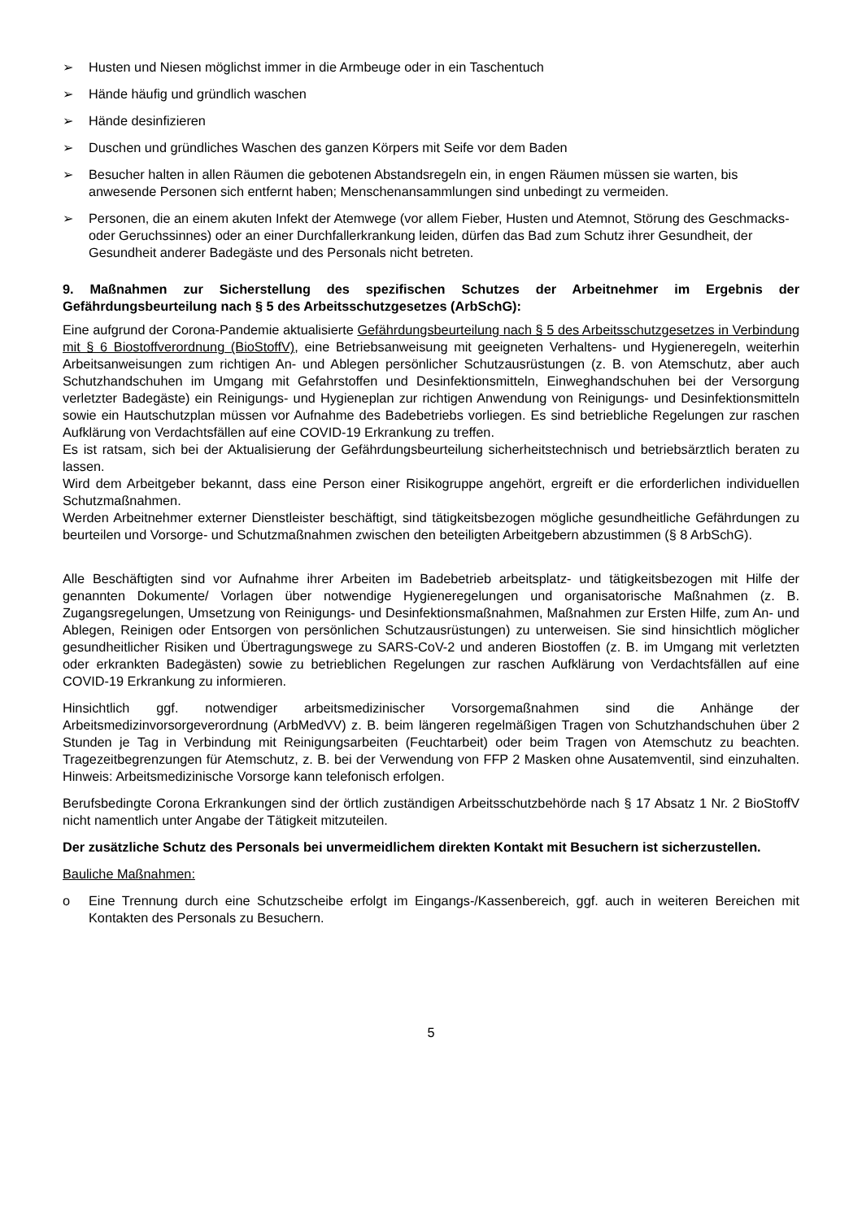➢ Husten und Niesen möglichst immer in die Armbeuge oder in ein Taschentuch
➢ Hände häufig und gründlich waschen
➢ Hände desinfizieren
➢ Duschen und gründliches Waschen des ganzen Körpers mit Seife vor dem Baden
➢ Besucher halten in allen Räumen die gebotenen Abstandsregeln ein, in engen Räumen müssen sie warten, bis anwesende Personen sich entfernt haben; Menschenansammlungen sind unbedingt zu vermeiden.
➢ Personen, die an einem akuten Infekt der Atemwege (vor allem Fieber, Husten und Atemnot, Störung des Geschmacks- oder Geruchssinnes) oder an einer Durchfallerkrankung leiden, dürfen das Bad zum Schutz ihrer Gesundheit, der Gesundheit anderer Badegäste und des Personals nicht betreten.
9. Maßnahmen zur Sicherstellung des spezifischen Schutzes der Arbeitnehmer im Ergebnis der Gefährdungsbeurteilung nach § 5 des Arbeitsschutzgesetzes (ArbSchG):
Eine aufgrund der Corona-Pandemie aktualisierte Gefährdungsbeurteilung nach § 5 des Arbeitsschutzgesetzes in Verbindung mit § 6 Biostoffverordnung (BioStoffV), eine Betriebsanweisung mit geeigneten Verhaltens- und Hygieneregeln, weiterhin Arbeitsanweisungen zum richtigen An- und Ablegen persönlicher Schutzausrüstungen (z. B. von Atemschutz, aber auch Schutzhandschuhen im Umgang mit Gefahrstoffen und Desinfektionsmitteln, Einweghandschuhen bei der Versorgung verletzter Badegäste) ein Reinigungs- und Hygieneplan zur richtigen Anwendung von Reinigungs- und Desinfektionsmitteln sowie ein Hautschutzplan müssen vor Aufnahme des Badebetriebs vorliegen. Es sind betriebliche Regelungen zur raschen Aufklärung von Verdachtsfällen auf eine COVID-19 Erkrankung zu treffen.
Es ist ratsam, sich bei der Aktualisierung der Gefährdungsbeurteilung sicherheitstechnisch und betriebsärztlich beraten zu lassen.
Wird dem Arbeitgeber bekannt, dass eine Person einer Risikogruppe angehört, ergreift er die erforderlichen individuellen Schutzmaßnahmen.
Werden Arbeitnehmer externer Dienstleister beschäftigt, sind tätigkeitsbezogen mögliche gesundheitliche Gefährdungen zu beurteilen und Vorsorge- und Schutzmaßnahmen zwischen den beteiligten Arbeitgebern abzustimmen (§ 8 ArbSchG).
Alle Beschäftigten sind vor Aufnahme ihrer Arbeiten im Badebetrieb arbeitsplatz- und tätigkeitsbezogen mit Hilfe der genannten Dokumente/ Vorlagen über notwendige Hygieneregelungen und organisatorische Maßnahmen (z. B. Zugangsregelungen, Umsetzung von Reinigungs- und Desinfektionsmaßnahmen, Maßnahmen zur Ersten Hilfe, zum An- und Ablegen, Reinigen oder Entsorgen von persönlichen Schutzausrüstungen) zu unterweisen. Sie sind hinsichtlich möglicher gesundheitlicher Risiken und Übertragungswege zu SARS-CoV-2 und anderen Biostoffen (z. B. im Umgang mit verletzten oder erkrankten Badegästen) sowie zu betrieblichen Regelungen zur raschen Aufklärung von Verdachtsfällen auf eine COVID-19 Erkrankung zu informieren.
Hinsichtlich ggf. notwendiger arbeitsmedizinischer Vorsorgemaßnahmen sind die Anhänge der Arbeitsmedizinvorsorgeverordnung (ArbMedVV) z. B. beim längeren regelmäßigen Tragen von Schutzhandschuhen über 2 Stunden je Tag in Verbindung mit Reinigungsarbeiten (Feuchtarbeit) oder beim Tragen von Atemschutz zu beachten. Tragezeitbegrenzungen für Atemschutz, z. B. bei der Verwendung von FFP 2 Masken ohne Ausatemventil, sind einzuhalten. Hinweis: Arbeitsmedizinische Vorsorge kann telefonisch erfolgen.
Berufsbedingte Corona Erkrankungen sind der örtlich zuständigen Arbeitsschutzbehörde nach § 17 Absatz 1 Nr. 2 BioStoffV nicht namentlich unter Angabe der Tätigkeit mitzuteilen.
Der zusätzliche Schutz des Personals bei unvermeidlichem direkten Kontakt mit Besuchern ist sicherzustellen.
Bauliche Maßnahmen:
o Eine Trennung durch eine Schutzscheibe erfolgt im Eingangs-/Kassenbereich, ggf. auch in weiteren Bereichen mit Kontakten des Personals zu Besuchern.
5